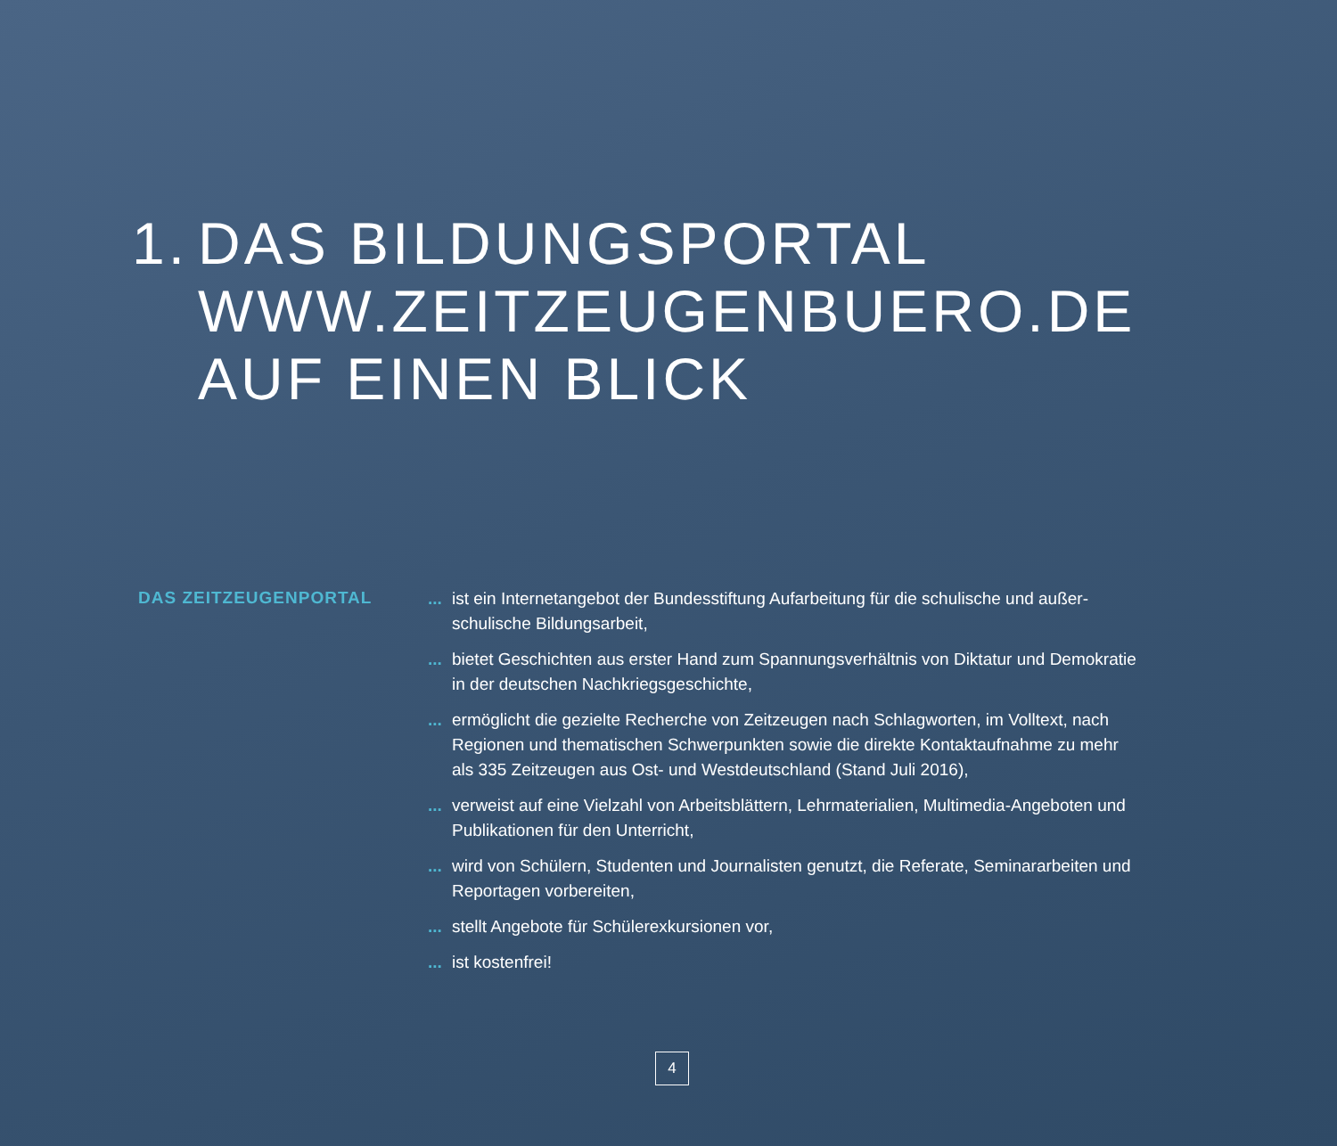1. DAS BILDUNGSPORTAL
WWW.ZEITZEUGENBUERO.DE
AUF EINEN BLICK
DAS ZEITZEUGENPORTAL
... ist ein Internetangebot der Bundesstiftung Aufarbeitung für die schulische und außer­schulische Bildungsarbeit,
... bietet Geschichten aus erster Hand zum Spannungsverhältnis von Diktatur und Demokratie in der deutschen Nachkriegsgeschichte,
... ermöglicht die gezielte Recherche von Zeitzeugen nach Schlagworten, im Volltext, nach Regionen und thematischen Schwerpunkten sowie die direkte Kontaktaufnahme zu mehr als 335 Zeitzeugen aus Ost- und Westdeutschland (Stand Juli 2016),
... verweist auf eine Vielzahl von Arbeitsblättern, Lehrmaterialien, Multimedia-Angeboten und Publikationen für den Unterricht,
... wird von Schülern, Studenten und Journalisten genutzt, die Referate, Seminararbeiten und Reportagen vorbereiten,
... stellt Angebote für Schülerexkursionen vor,
... ist kostenfrei!
4